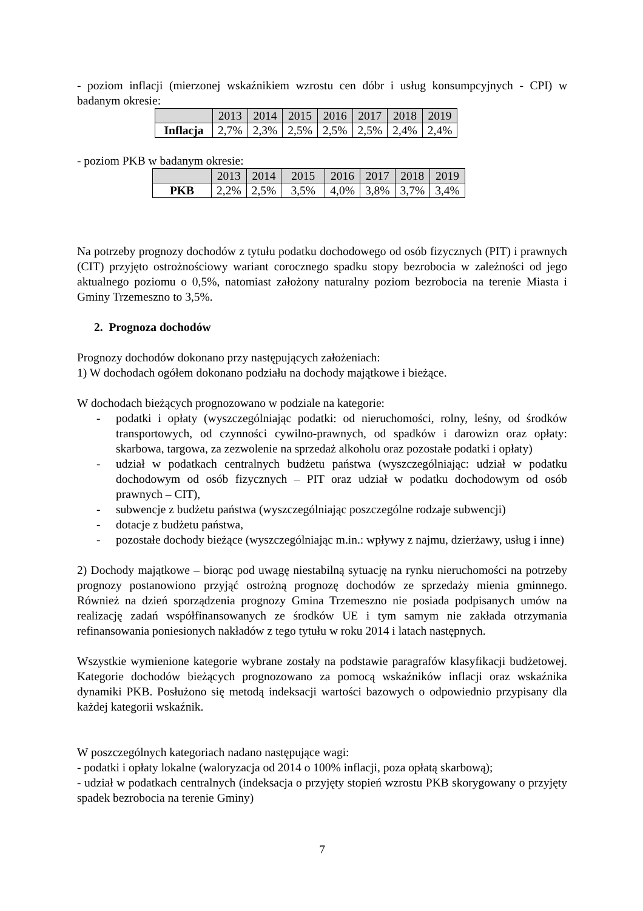- poziom inflacji (mierzonej wskaźnikiem wzrostu cen dóbr i usług konsumpcyjnych - CPI) w badanym okresie:
| | 2013 | 2014 | 2015 | 2016 | 2017 | 2018 | 2019 |
| Inflacja | 2,7% | 2,3% | 2,5% | 2,5% | 2,5% | 2,4% | 2,4% |
- poziom PKB w badanym okresie:
| | 2013 | 2014 | 2015 | 2016 | 2017 | 2018 | 2019 |
| PKB | 2,2% | 2,5% | 3,5% | 4,0% | 3,8% | 3,7% | 3,4% |
Na potrzeby prognozy dochodów z tytułu podatku dochodowego od osób fizycznych (PIT) i prawnych (CIT) przyjęto ostrożnościowy wariant corocznego spadku stopy bezrobocia w zależności od jego aktualnego poziomu o 0,5%, natomiast założony naturalny poziom bezrobocia na terenie Miasta i Gminy Trzemeszno to 3,5%.
2. Prognoza dochodów
Prognozy dochodów dokonano przy następujących założeniach:
1) W dochodach ogółem dokonano podziału na dochody majątkowe i bieżące.
W dochodach bieżących prognozowano w podziale na kategorie:
- podatki i opłaty (wyszczególniając podatki: od nieruchomości, rolny, leśny, od środków transportowych, od czynności cywilno-prawnych, od spadków i darowizn oraz opłaty: skarbowa, targowa, za zezwolenie na sprzedaż alkoholu oraz pozostałe podatki i opłaty)
- udział w podatkach centralnych budżetu państwa (wyszczególniając: udział w podatku dochodowym od osób fizycznych – PIT oraz udział w podatku dochodowym od osób prawnych – CIT),
- subwencje z budżetu państwa (wyszczególniając poszczególne rodzaje subwencji)
- dotacje z budżetu państwa,
- pozostałe dochody bieżące (wyszczególniając m.in.: wpływy z najmu, dzierżawy, usług i inne)
2) Dochody majątkowe – biorąc pod uwagę niestabilną sytuację na rynku nieruchomości na potrzeby prognozy postanowiono przyjąć ostrożną prognozę dochodów ze sprzedaży mienia gminnego. Również na dzień sporządzenia prognozy Gmina Trzemeszno nie posiada podpisanych umów na realizację zadań współfinansowanych ze środków UE i tym samym nie zakłada otrzymania refinansowania poniesionych nakładów z tego tytułu w roku 2014 i latach następnych.
Wszystkie wymienione kategorie wybrane zostały na podstawie paragrafów klasyfikacji budżetowej. Kategorie dochodów bieżących prognozowano za pomocą wskaźników inflacji oraz wskaźnika dynamiki PKB. Posłużono się metodą indeksacji wartości bazowych o odpowiednio przypisany dla każdej kategorii wskaźnik.
W poszczególnych kategoriach nadano następujące wagi:
- podatki i opłaty lokalne (waloryzacja od 2014 o 100% inflacji, poza opłatą skarbową);
- udział w podatkach centralnych (indeksacja o przyjęty stopień wzrostu PKB skorygowany o przyjęty spadek bezrobocia na terenie Gminy)
7